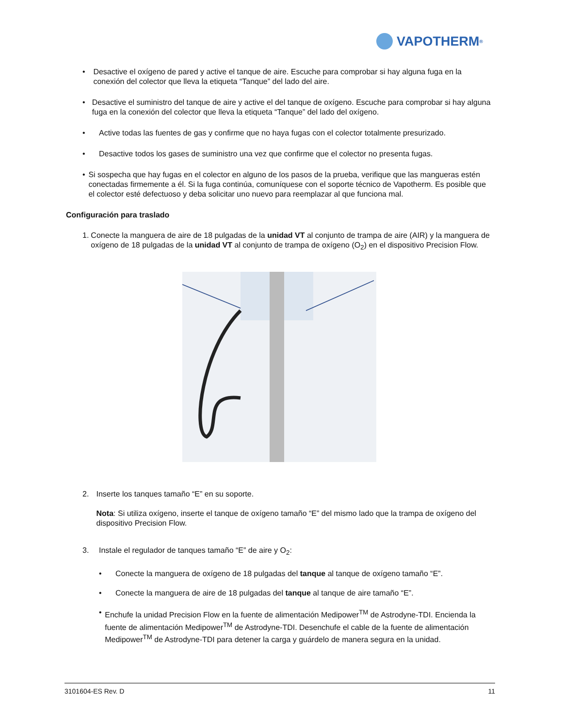VAPOTHERM<sup>®</sup>
• Desactive el oxígeno de pared y active el tanque de aire. Escuche para comprobar si hay alguna fuga en la conexión del colector que lleva la etiqueta “Tanque” del lado del aire.
• Desactive el suministro del tanque de aire y active el del tanque de oxígeno. Escuche para comprobar si hay alguna fuga en la conexión del colector que lleva la etiqueta “Tanque” del lado del oxígeno.
• Active todas las fuentes de gas y confirme que no haya fugas con el colector totalmente presurizado.
• Desactive todos los gases de suministro una vez que confirme que el colector no presenta fugas.
• Si sospecha que hay fugas en el colector en alguno de los pasos de la prueba, verifique que las mangueras estén conectadas firmemente a él. Si la fuga continúa, comuníquese con el soporte técnico de Vapotherm. Es posible que el colector esté defectuoso y deba solicitar uno nuevo para reemplazar al que funciona mal.
Configuración para traslado
1. Conecte la manguera de aire de 18 pulgadas de la unidad VT al conjunto de trampa de aire (AIR) y la manguera de oxígeno de 18 pulgadas de la unidad VT al conjunto de trampa de oxígeno (O<sub>2</sub>) en el dispositivo Precision Flow.
2. Inserte los tanques tamaño “E” en su soporte.
Nota: Si utiliza oxígeno, inserte el tanque de oxígeno tamaño “E” del mismo lado que la trampa de oxígeno del dispositivo Precision Flow.
3. Instale el regulador de tanques tamaño “E” de aire y O<sub>2</sub>:
• Conecte la manguera de oxígeno de 18 pulgadas del tanque al tanque de oxígeno tamaño “E”.
• Conecte la manguera de aire de 18 pulgadas del tanque al tanque de aire tamaño “E”.
• Enchufe la unidad Precision Flow en la fuente de alimentación Medipower<sup>TM</sup> de Astrodyne-TDI. Encienda la fuente de alimentación Medipower<sup>TM</sup> de Astrodyne-TDI. Desenchufe el cable de la fuente de alimentación Medipower<sup>TM</sup> de Astrodyne-TDI para detener la carga y guárdelo de manera segura en la unidad.
3101604-ES Rev. D 11